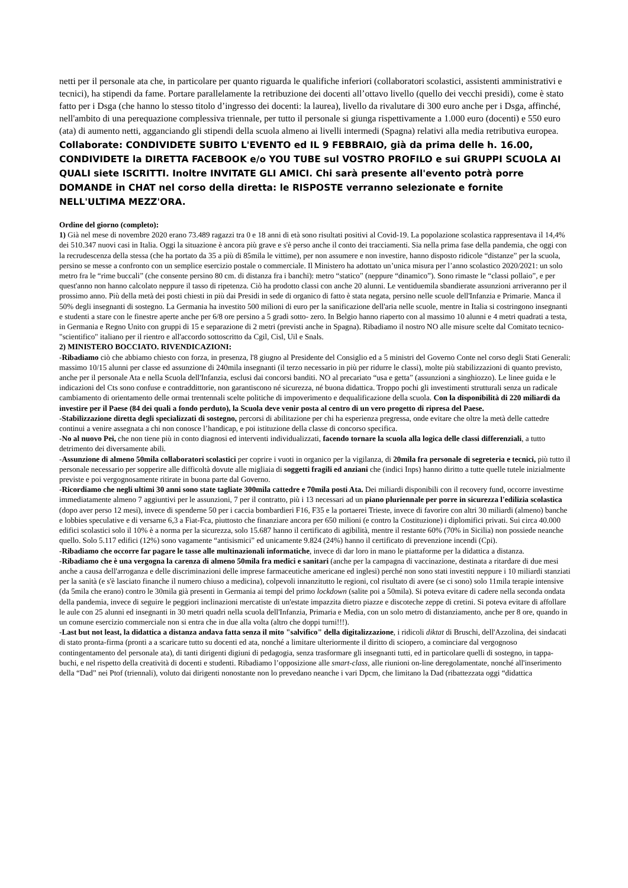netti per il personale ata che, in particolare per quanto riguarda le qualifiche inferiori (collaboratori scolastici, assistenti amministrativi e tecnici), ha stipendi da fame. Portare parallelamente la retribuzione dei docenti all’ottavo livello (quello dei vecchi presidi), come è stato fatto per i Dsga (che hanno lo stesso titolo d’ingresso dei docenti: la laurea), livello da rivalutare di 300 euro anche per i Dsga, affinché, nell'ambito di una perequazione complessiva triennale, per tutto il personale si giunga rispettivamente a 1.000 euro (docenti) e 550 euro (ata) di aumento netti, agganciando gli stipendi della scuola almeno ai livelli intermedi (Spagna) relativi alla media retributiva europea.
Collaborate: CONDIVIDETE SUBITO L'EVENTO ed IL 9 FEBBRAIO, già da prima delle h. 16.00, CONDIVIDETE la DIRETTA FACEBOOK e/o YOU TUBE sul VOSTRO PROFILO e sui GRUPPI SCUOLA AI QUALI siete ISCRITTI. Inoltre INVITATE GLI AMICI. Chi sarà presente all'evento potrà porre DOMANDE in CHAT nel corso della diretta: le RISPOSTE verranno selezionate e fornite NELL'ULTIMA MEZZ'ORA.
Ordine del giorno (completo):
1) Già nel mese di novembre 2020 erano 73.489 ragazzi tra 0 e 18 anni di età sono risultati positivi al Covid-19. La popolazione scolastica rappresentava il 14,4% dei 510.347 nuovi casi in Italia. Oggi la situazione è ancora più grave e s'è perso anche il conto dei tracciamenti. Sia nella prima fase della pandemia, che oggi con la recrudescenza della stessa (che ha portato da 35 a più di 85mila le vittime), per non assumere e non investire, hanno disposto ridicole “distanze” per la scuola, persino se messe a confronto con un semplice esercizio postale o commerciale. Il Ministero ha adottato un’unica misura per l’anno scolastico 2020/2021: un solo metro fra le “rime buccali” (che consente persino 80 cm. di distanza fra i banchi): metro “statico” (neppure “dinamico”). Sono rimaste le “classi pollaio”, e per quest'anno non hanno calcolato neppure il tasso di ripetenza. Ciò ha prodotto classi con anche 20 alunni. Le ventiduemila sbandierate assunzioni arriveranno per il prossimo anno. Più della metà dei posti chiesti in più dai Presidi in sede di organico di fatto è stata negata, persino nelle scuole dell'Infanzia e Primarie. Manca il 50% degli insegnanti di sostegno. La Germania ha investito 500 milioni di euro per la sanificazione dell'aria nelle scuole, mentre in Italia si costringono insegnanti e studenti a stare con le finestre aperte anche per 6/8 ore persino a 5 gradi sotto- zero. In Belgio hanno riaperto con al massimo 10 alunni e 4 metri quadrati a testa, in Germania e Regno Unito con gruppi di 15 e separazione di 2 metri (previsti anche in Spagna). Ribadiamo il nostro NO alle misure scelte dal Comitato tecnico-"scientifico" italiano per il rientro e all'accordo sottoscritto da Cgil, Cisl, Uil e Snals.
2) MINISTERO BOCCIATO. RIVENDICAZIONI:
-Ribadiamo ciò che abbiamo chiesto con forza, in presenza, l'8 giugno al Presidente del Consiglio ed a 5 ministri del Governo Conte nel corso degli Stati Generali: massimo 10/15 alunni per classe ed assunzione di 240mila insegnanti (il terzo necessario in più per ridurre le classi), molte più stabilizzazioni di quanto previsto, anche per il personale Ata e nella Scuola dell'Infanzia, esclusi dai concorsi banditi. NO al precariato “usa e getta” (assunzioni a singhiozzo). Le linee guida e le indicazioni del Cts sono confuse e contraddittorie, non garantiscono né sicurezza, né buona didattica. Troppo pochi gli investimenti strutturali senza un radicale cambiamento di orientamento delle ormai trentennali scelte politiche di impoverimento e dequalificazione della scuola. Con la disponibilità di 220 miliardi da investire per il Paese (84 dei quali a fondo perduto), la Scuola deve venir posta al centro di un vero progetto di ripresa del Paese.
-Stabilizzazione diretta degli specializzati di sostegno, percorsi di abilitazione per chi ha esperienza pregressa, onde evitare che oltre la metà delle cattedre continui a venire assegnata a chi non conosce l’handicap, e poi istituzione della classe di concorso specifica.
-No al nuovo Pei, che non tiene più in conto diagnosi ed interventi individualizzati, facendo tornare la scuola alla logica delle classi differenziali, a tutto detrimento dei diversamente abili.
-Assunzione di almeno 50mila collaboratori scolastici per coprire i vuoti in organico per la vigilanza, di 20mila fra personale di segreteria e tecnici, più tutto il personale necessario per sopperire alle difficoltà dovute alle migliaia di soggetti fragili ed anziani che (indici Inps) hanno diritto a tutte quelle tutele inizialmente previste e poi vergognosamente ritirate in buona parte dal Governo.
-Ricordiamo che negli ultimi 30 anni sono state tagliate 300mila cattedre e 70mila posti Ata. Dei miliardi disponibili con il recovery fund, occorre investirne immediatamente almeno 7 aggiuntivi per le assunzioni, 7 per il contratto, più i 13 necessari ad un piano pluriennale per porre in sicurezza l'edilizia scolastica (dopo aver perso 12 mesi), invece di spenderne 50 per i caccia bombardieri F16, F35 e la portaerei Trieste, invece di favorire con altri 30 miliardi (almeno) banche e lobbies speculative e di versarne 6,3 a Fiat-Fca, piuttosto che finanziare ancora per 650 milioni (e contro la Costituzione) i diplomifici privati. Sui circa 40.000 edifici scolastici solo il 10% è a norma per la sicurezza, solo 15.687 hanno il certificato di agibilità, mentre il restante 60% (70% in Sicilia) non possiede neanche quello. Solo 5.117 edifici (12%) sono vagamente “antisismici” ed unicamente 9.824 (24%) hanno il certificato di prevenzione incendi (Cpi).
-Ribadiamo che occorre far pagare le tasse alle multinazionali informatiche, invece di dar loro in mano le piattaforme per la didattica a distanza.
-Ribadiamo che è una vergogna la carenza di almeno 50mila fra medici e sanitari (anche per la campagna di vaccinazione, destinata a ritardare di due mesi anche a causa dell'arroganza e delle discriminazioni delle imprese farmaceutiche americane ed inglesi) perché non sono stati investiti neppure i 10 miliardi stanziati per la sanità (e s'è lasciato finanche il numero chiuso a medicina), colpevoli innanzitutto le regioni, col risultato di avere (se ci sono) solo 11mila terapie intensive (da 5mila che erano) contro le 30mila già presenti in Germania ai tempi del primo lockdown (salite poi a 50mila). Si poteva evitare di cadere nella seconda ondata della pandemia, invece di seguire le peggiori inclinazioni mercatiste di un'estate impazzita dietro piazze e discoteche zeppe di cretini. Si poteva evitare di affollare le aule con 25 alunni ed insegnanti in 30 metri quadri nella scuola dell'Infanzia, Primaria e Media, con un solo metro di distanziamento, anche per 8 ore, quando in un comune esercizio commerciale non si entra che in due alla volta (altro che doppi turni!!!).
-Last but not least, la didattica a distanza andava fatta senza il mito "salvifico" della digitalizzazione, i ridicoli diktat di Bruschi, dell'Azzolina, dei sindacati di stato pronta-firma (pronti a a scaricare tutto su docenti ed ata, nonché a limitare ulteriormente il diritto di sciopero, a cominciare dal vergognoso contingentamento del personale ata), di tanti dirigenti digiuni di pedagogia, senza trasformare gli insegnanti tutti, ed in particolare quelli di sostegno, in tappa-buchi, e nel rispetto della creatività di docenti e studenti. Ribadiamo l’opposizione alle smart-class, alle riunioni on-line deregolamentate, nonché all'inserimento della “Dad” nei Ptof (triennali), voluto dai dirigenti nonostante non lo prevedano neanche i vari Dpcm, che limitano la Dad (ribattezzata oggi “didattica